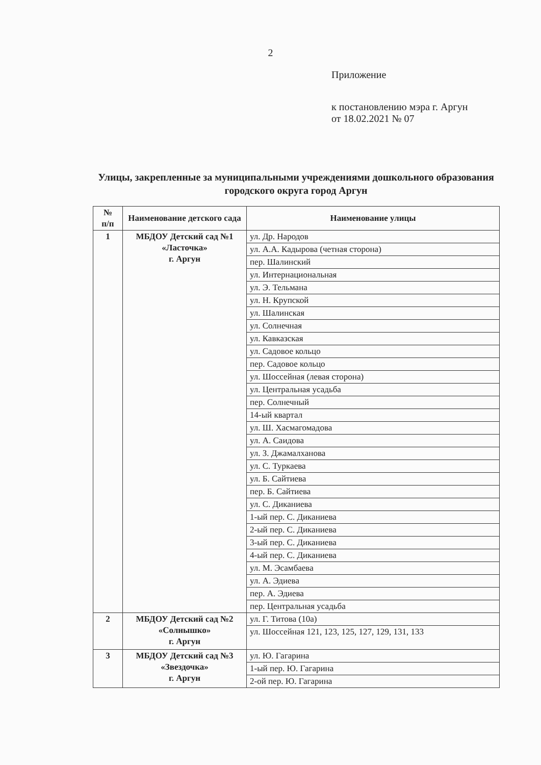2
Приложение
к постановлению мэра г. Аргун
от 18.02.2021 № 07
Улицы, закрепленные за муниципальными учреждениями дошкольного образования городского округа город Аргун
| № п/п | Наименование детского сада | Наименование улицы |
| --- | --- | --- |
| 1 | МБДОУ Детский сад №1 «Ласточка» г. Аргун | ул. Др. Народов |
| | | ул. А.А. Кадырова (четная сторона) |
| | | пер. Шалинский |
| | | ул. Интернациональная |
| | | ул. Э. Тельмана |
| | | ул. Н. Крупской |
| | | ул. Шалинская |
| | | ул. Солнечная |
| | | ул. Кавказская |
| | | ул. Садовое кольцо |
| | | пер. Садовое кольцо |
| | | ул. Шоссейная (левая сторона) |
| | | ул. Центральная усадьба |
| | | пер. Солнечный |
| | | 14-ый квартал |
| | | ул. Ш. Хасмагомадова |
| | | ул. А. Саидова |
| | | ул. З. Джамалханова |
| | | ул. С. Туркаева |
| | | ул. Б. Сайтиева |
| | | пер. Б. Сайтиева |
| | | ул. С. Диканиева |
| | | 1-ый пер. С. Диканиева |
| | | 2-ый пер. С. Диканиева |
| | | 3-ый пер. С. Диканиева |
| | | 4-ый пер. С. Диканиева |
| | | ул. М. Эсамбаева |
| | | ул. А. Эдиева |
| | | пер. А. Эдиева |
| | | пер. Центральная усадьба |
| 2 | МБДОУ Детский сад №2 «Солнышко» г. Аргун | ул. Г. Титова (10а) |
| | | ул. Шоссейная 121, 123, 125, 127, 129, 131, 133 |
| 3 | МБДОУ Детский сад №3 «Звездочка» г. Аргун | ул. Ю. Гагарина |
| | | 1-ый пер. Ю. Гагарина |
| | | 2-ой пер. Ю. Гагарина |